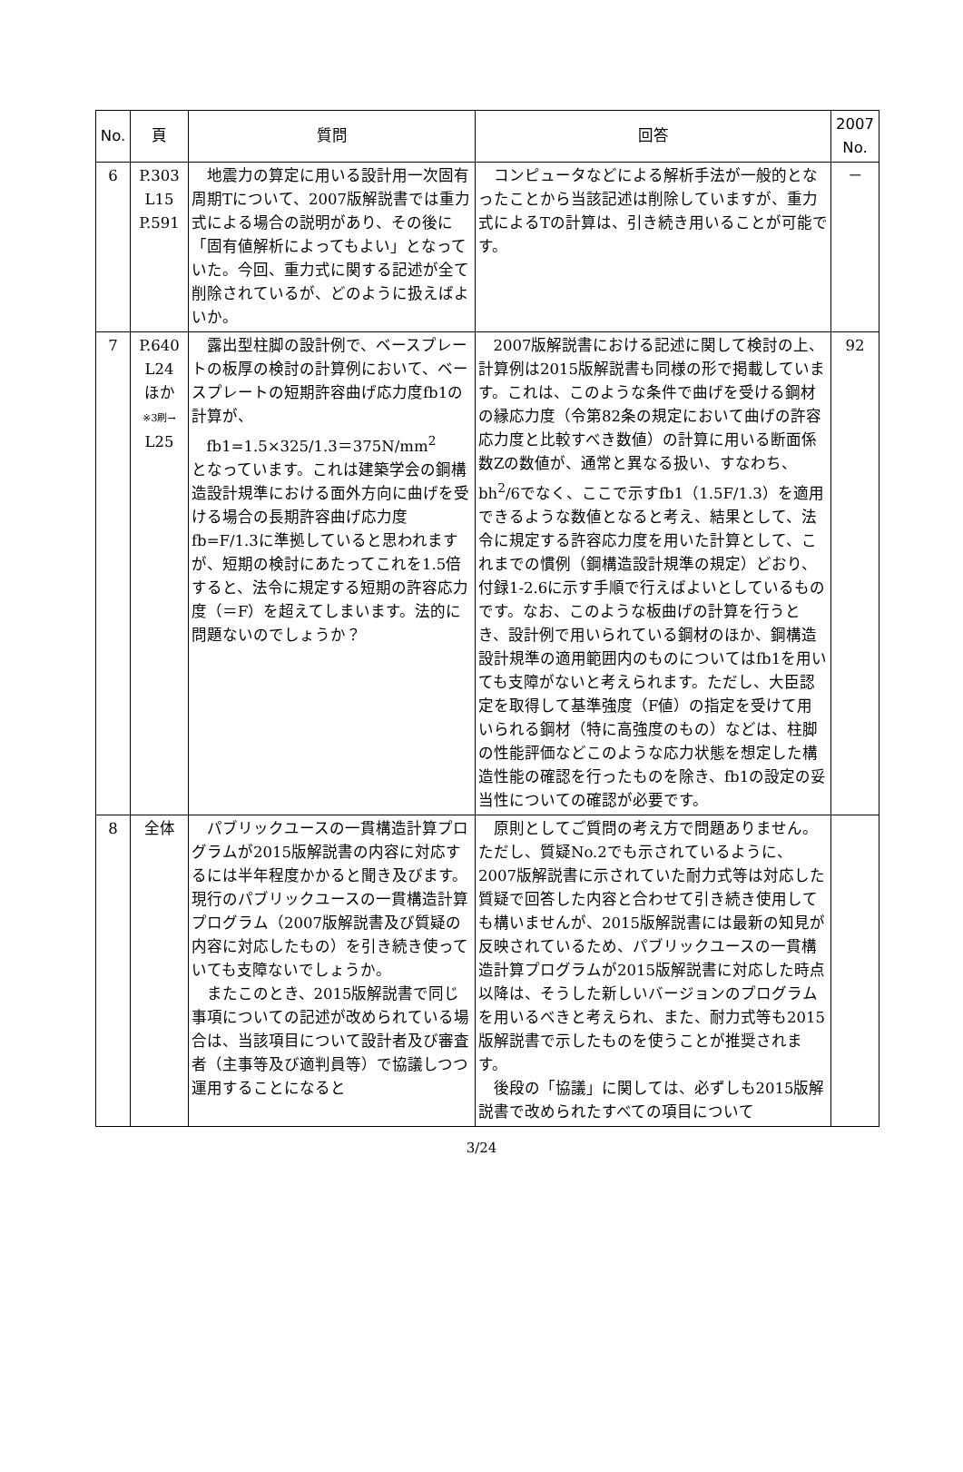| No. | 頁 | 質問 | 回答 | 2007 No. |
| --- | --- | --- | --- | --- |
| 6 | P.303 L15 P.591 | 地震力の算定に用いる設計用一次固有周期Tについて、2007版解説書では重力式による場合の説明があり、その後に「固有値解析によってもよい」となっていた。今回、重力式に関する記述が全て削除されているが、どのように扱えばよいか。 | コンピュータなどによる解析手法が一般的となったことから当該記述は削除していますが、重力式によるTの計算は、引き続き用いることが可能です。 | － |
| 7 | P.640 L24 ほか ※3刷→ L25 | 露出型柱脚の設計例で、ベースプレートの板厚の検討の計算例において、ベースプレートの短期許容曲げ応力度fb1の計算が、 fb1=1.5×325/1.3＝375N/mm<sup>2</sup> となっています。これは建築学会の鋼構造設計規準における面外方向に曲げを受ける場合の長期許容曲げ応力度fb=F/1.3に準拠していると思われますが、短期の検討にあたってこれを1.5倍すると、法令に規定する短期の許容応力度（＝F）を超えてしまいます。法的に問題ないのでしょうか？ | 2007版解説書における記述に関して検討の上、計算例は2015版解説書も同様の形で掲載しています。これは、このような条件で曲げを受ける鋼材の縁応力度（令第82条の規定において曲げの許容応力度と比較すべき数値）の計算に用いる断面係数Zの数値が、通常と異なる扱い、すなわち、bh<sup>2</sup>/6でなく、ここで示すfb1（1.5F/1.3）を適用できるような数値となると考え、結果として、法令に規定する許容応力度を用いた計算として、これまでの慣例（鋼構造設計規準の規定）どおり、付録1-2.6に示す手順で行えばよいとしているものです。なお、このような板曲げの計算を行うとき、設計例で用いられている鋼材のほか、鋼構造設計規準の適用範囲内のものについてはfb1を用いても支障がないと考えられます。ただし、大臣認定を取得して基準強度（F値）の指定を受けて用いられる鋼材（特に高強度のもの）などは、柱脚の性能評価などこのような応力状態を想定した構造性能の確認を行ったものを除き、fb1の設定の妥当性についての確認が必要です。 | 92 |
| 8 | 全体 | パブリックユースの一貫構造計算プログラムが2015版解説書の内容に対応するには半年程度かかると聞き及びます。現行のパブリックユースの一貫構造計算プログラム（2007版解説書及び質疑の内容に対応したもの）を引き続き使っていても支障ないでしょうか。 またこのとき、2015版解説書で同じ事項についての記述が改められている場合は、当該項目について設計者及び審査者（主事等及び適判員等）で協議しつつ運用することになると | 原則としてご質問の考え方で問題ありません。ただし、質疑No.2でも示されているように、2007版解説書に示されていた耐力式等は対応した質疑で回答した内容と合わせて引き続き使用しても構いませんが、2015版解説書には最新の知見が反映されているため、パブリックユースの一貫構造計算プログラムが2015版解説書に対応した時点以降は、そうした新しいバージョンのプログラムを用いるべきと考えられ、また、耐力式等も2015版解説書で示したものを使うことが推奨されます。 後段の「協議」に関しては、必ずしも2015版解説書で改められたすべての項目について | |
3/24